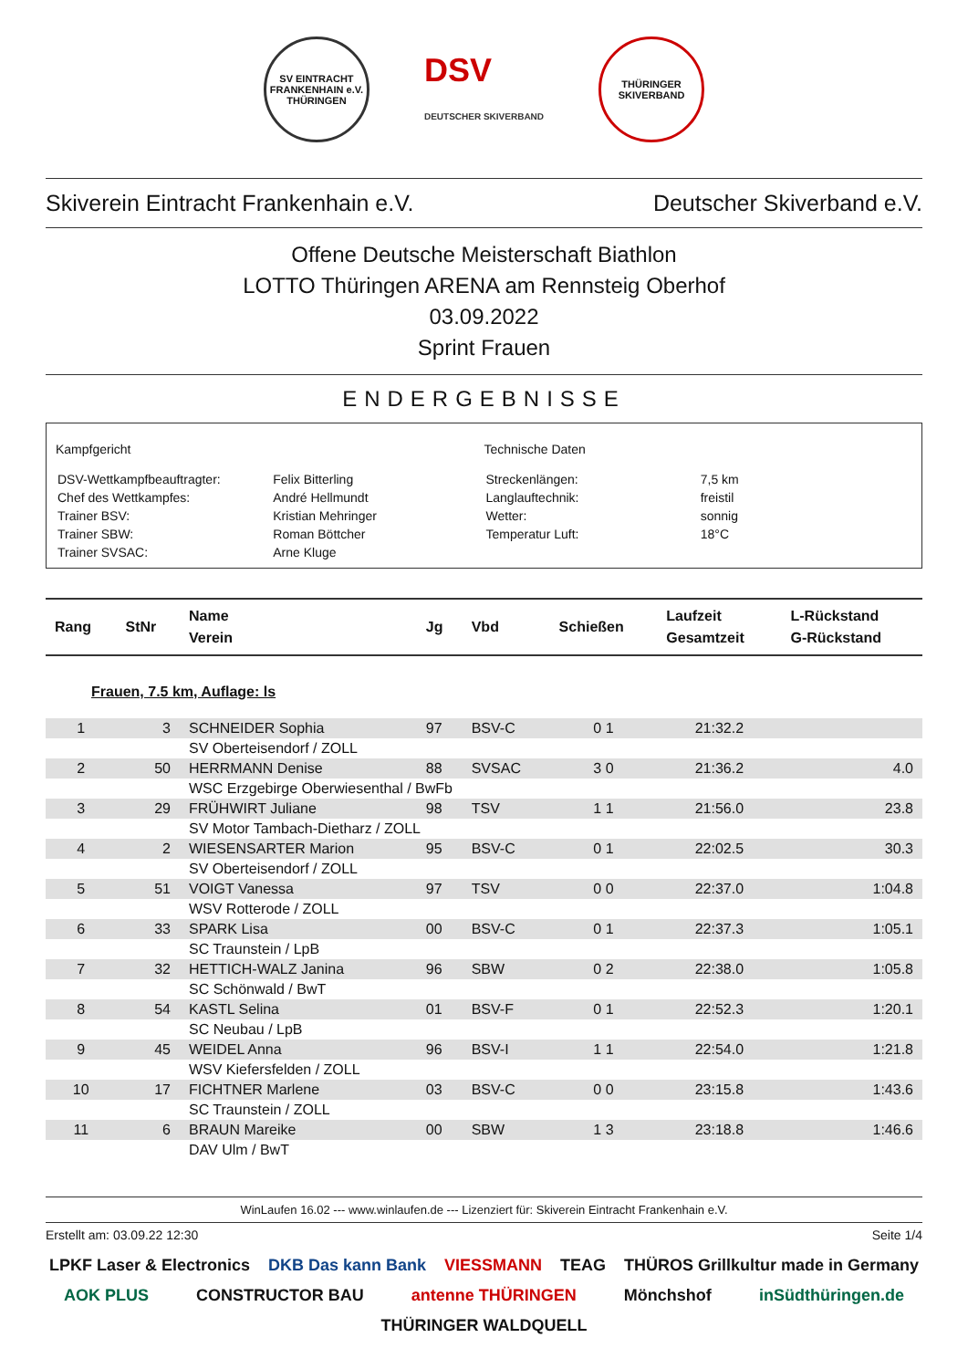SV EINTRACHT FRANKENHAIN e.V. THÜRINGEN
DSV
DEUTSCHER SKIVERBAND
THÜRINGER SKIVERBAND
Skiverein Eintracht Frankenhain e.V. Deutscher Skiverband e.V.
Offene Deutsche Meisterschaft Biathlon
LOTTO Thüringen ARENA am Rennsteig Oberhof
03.09.2022
Sprint Frauen
ENDERGEBNISSE
Kampfgericht
| DSV-Wettkampfbeauftragter: | Felix Bitterling |
| Chef des Wettkampfes: | André Hellmundt |
| Trainer BSV: | Kristian Mehringer |
| Trainer SBW: | Roman Böttcher |
| Trainer SVSAC: | Arne Kluge |
Technische Daten
| Streckenlängen: | 7,5 km |
| Langlauftechnik: | freistil |
| Wetter: | sonnig |
| Temperatur Luft: | 18°C |
| Rang | StNr | Name Verein | Jg | Vbd | Schießen | Laufzeit Gesamtzeit | L-Rückstand G-Rückstand |
| --- | --- | --- | --- | --- | --- | --- | --- |
| Frauen, 7.5 km, Auflage: ls | | | | | | | |
| 1 | 3 | SCHNEIDER Sophia | 97 | BSV-C | 0 1 | 21:32.2 | |
| | | SV Oberteisendorf / ZOLL | | | | | |
| 2 | 50 | HERRMANN Denise | 88 | SVSAC | 3 0 | 21:36.2 | 4.0 |
| | | WSC Erzgebirge Oberwiesenthal / BwFb | | | | | |
| 3 | 29 | FRÜHWIRT Juliane | 98 | TSV | 1 1 | 21:56.0 | 23.8 |
| | | SV Motor Tambach-Dietharz / ZOLL | | | | | |
| 4 | 2 | WIESENSARTER Marion | 95 | BSV-C | 0 1 | 22:02.5 | 30.3 |
| | | SV Oberteisendorf / ZOLL | | | | | |
| 5 | 51 | VOIGT Vanessa | 97 | TSV | 0 0 | 22:37.0 | 1:04.8 |
| | | WSV Rotterode / ZOLL | | | | | |
| 6 | 33 | SPARK Lisa | 00 | BSV-C | 0 1 | 22:37.3 | 1:05.1 |
| | | SC Traunstein / LpB | | | | | |
| 7 | 32 | HETTICH-WALZ Janina | 96 | SBW | 0 2 | 22:38.0 | 1:05.8 |
| | | SC Schönwald / BwT | | | | | |
| 8 | 54 | KASTL Selina | 01 | BSV-F | 0 1 | 22:52.3 | 1:20.1 |
| | | SC Neubau / LpB | | | | | |
| 9 | 45 | WEIDEL Anna | 96 | BSV-I | 1 1 | 22:54.0 | 1:21.8 |
| | | WSV Kiefersfelden / ZOLL | | | | | |
| 10 | 17 | FICHTNER Marlene | 03 | BSV-C | 0 0 | 23:15.8 | 1:43.6 |
| | | SC Traunstein / ZOLL | | | | | |
| 11 | 6 | BRAUN Mareike | 00 | SBW | 1 3 | 23:18.8 | 1:46.6 |
| | | DAV Ulm / BwT | | | | | |
WinLaufen 16.02 --- www.winlaufen.de --- Lizenziert für: Skiverein Eintracht Frankenhain e.V.
Erstellt am: 03.09.22 12:30 Seite 1/4
LPKF Laser & Electronics DKB Das kann Bank VIESSMANN TEAG THÜROS Grillkultur made in Germany AOK PLUS CONSTRUCTOR BAU antenne THÜRINGEN Mönchshof inSüdthüringen.de THÜRINGER WALDQUELL